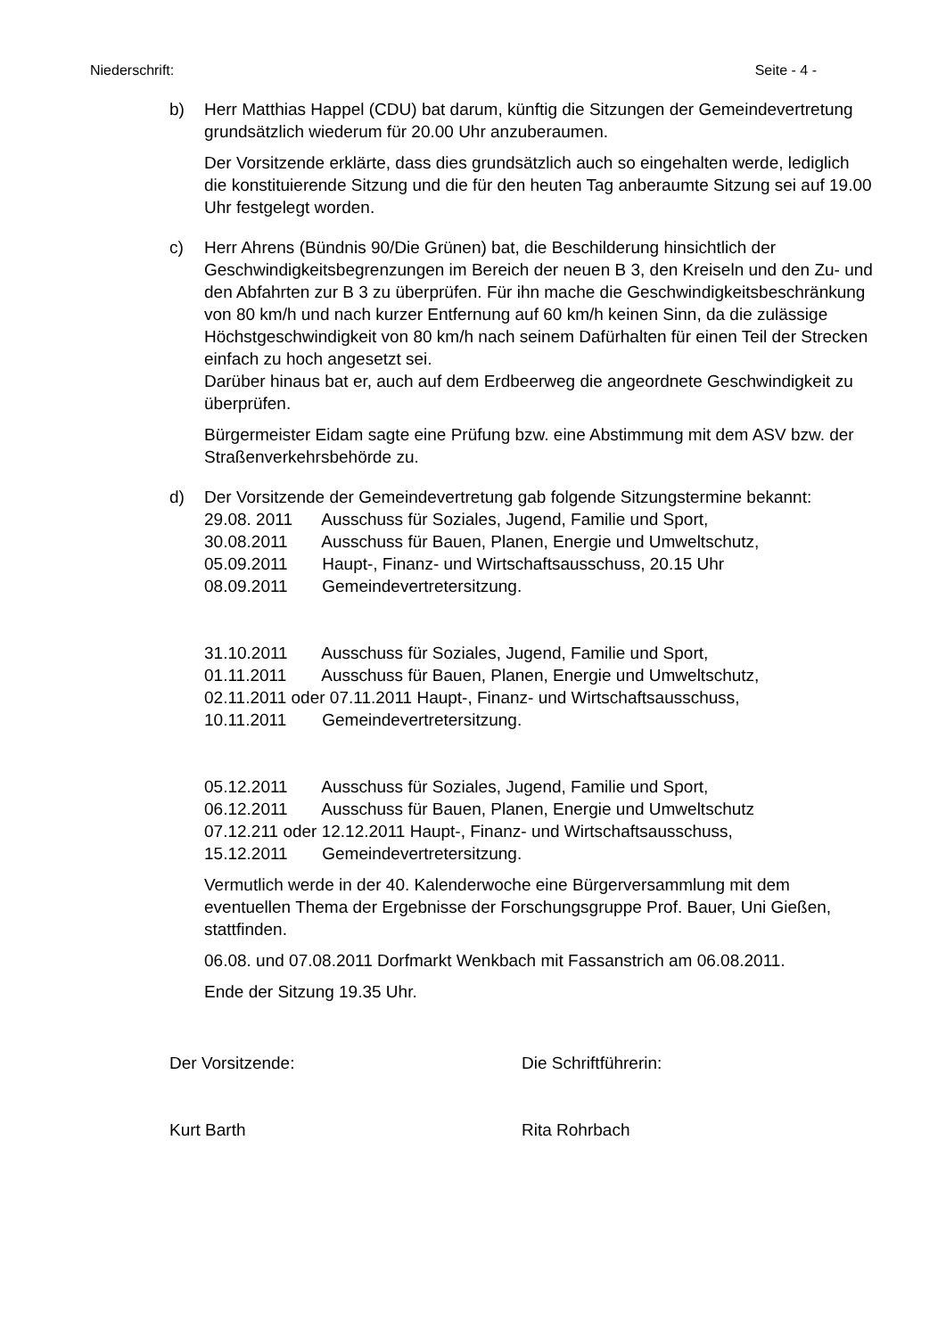Niederschrift: Seite - 4 -
b) Herr Matthias Happel (CDU) bat darum, künftig die Sitzungen der Gemeindevertretung grundsätzlich wiederum für 20.00 Uhr anzuberaumen.
Der Vorsitzende erklärte, dass dies grundsätzlich auch so eingehalten werde, lediglich die konstituierende Sitzung und die für den heuten Tag anberaumte Sitzung sei auf 19.00 Uhr festgelegt worden.
c) Herr Ahrens (Bündnis 90/Die Grünen) bat, die Beschilderung hinsichtlich der Geschwindigkeitsbegrenzungen im Bereich der neuen B 3, den Kreiseln und den Zu- und den Abfahrten zur B 3 zu überprüfen. Für ihn mache die Geschwindigkeitsbeschränkung von 80 km/h und nach kurzer Entfernung auf 60 km/h keinen Sinn, da die zulässige Höchstgeschwindigkeit von 80 km/h nach seinem Dafürhalten für einen Teil der Strecken einfach zu hoch angesetzt sei.
Darüber hinaus bat er, auch auf dem Erdbeerweg die angeordnete Geschwindigkeit zu überprüfen.
Bürgermeister Eidam sagte eine Prüfung bzw. eine Abstimmung mit dem ASV bzw. der Straßenverkehrsbehörde zu.
d) Der Vorsitzende der Gemeindevertretung gab folgende Sitzungstermine bekannt:
29.08. 2011 Ausschuss für Soziales, Jugend, Familie und Sport,
30.08.2011 Ausschuss für Bauen, Planen, Energie und Umweltschutz,
05.09.2011 Haupt-, Finanz- und Wirtschaftsausschuss, 20.15 Uhr
08.09.2011 Gemeindevertretersitzung.
31.10.2011 Ausschuss für Soziales, Jugend, Familie und Sport,
01.11.2011 Ausschuss für Bauen, Planen, Energie und Umweltschutz,
02.11.2011 oder 07.11.2011 Haupt-, Finanz- und Wirtschaftsausschuss,
10.11.2011 Gemeindevertretersitzung.
05.12.2011 Ausschuss für Soziales, Jugend, Familie und Sport,
06.12.2011 Ausschuss für Bauen, Planen, Energie und Umweltschutz
07.12.211 oder 12.12.2011 Haupt-, Finanz- und Wirtschaftsausschuss,
15.12.2011 Gemeindevertretersitzung.
Vermutlich werde in der 40. Kalenderwoche eine Bürgerversammlung mit dem eventuellen Thema der Ergebnisse der Forschungsgruppe Prof. Bauer, Uni Gießen, stattfinden.
06.08. und 07.08.2011 Dorfmarkt Wenkbach mit Fassanstrich am 06.08.2011.
Ende der Sitzung 19.35 Uhr.
Der Vorsitzende: Die Schriftführerin:
Kurt Barth Rita Rohrbach